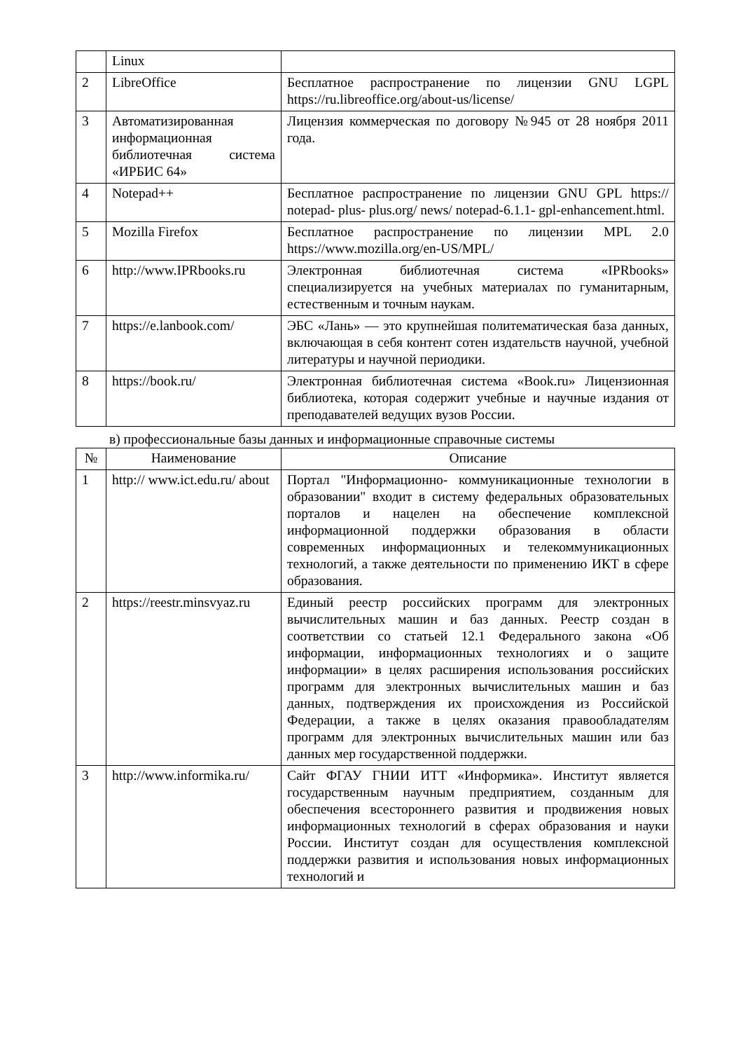| | Linux | |
| 2 | LibreOffice | Бесплатное распространение по лицензии GNU LGPL https://ru.libreoffice.org/about-us/license/ |
| 3 | Автоматизированная информационная библиотечная система «ИРБИС 64» | Лицензия коммерческая по договору №945 от 28 ноября 2011 года. |
| 4 | Notepad++ | Бесплатное распространение по лицензии GNU GPL https:// notepad- plus- plus.org/ news/ notepad-6.1.1- gpl-enhancement.html. |
| 5 | Mozilla Firefox | Бесплатное распространение по лицензии MPL 2.0 https://www.mozilla.org/en-US/MPL/ |
| 6 | http://www.IPRbooks.ru | Электронная библиотечная система «IPRbooks» специализируется на учебных материалах по гуманитарным, естественным и точным наукам. |
| 7 | https://e.lanbook.com/ | ЭБС «Лань» — это крупнейшая политематическая база данных, включающая в себя контент сотен издательств научной, учебной литературы и научной периодики. |
| 8 | https://book.ru/ | Электронная библиотечная система «Book.ru» Лицензионная библиотека, которая содержит учебные и научные издания от преподавателей ведущих вузов России. |
в) профессиональные базы данных и информационные справочные системы
| № | Наименование | Описание |
| --- | --- | --- |
| 1 | http:// www.ict.edu.ru/ about | Портал "Информационно- коммуникационные технологии в образовании" входит в систему федеральных образовательных порталов и нацелен на обеспечение комплексной информационной поддержки образования в области современных информационных и телекоммуникационных технологий, а также деятельности по применению ИКТ в сфере образования. |
| 2 | https://reestr.minsvyaz.ru | Единый реестр российских программ для электронных вычислительных машин и баз данных. Реестр создан в соответствии со статьей 12.1 Федерального закона «Об информации, информационных технологиях и о защите информации» в целях расширения использования российских программ для электронных вычислительных машин и баз данных, подтверждения их происхождения из Российской Федерации, а также в целях оказания правообладателям программ для электронных вычислительных машин или баз данных мер государственной поддержки. |
| 3 | http://www.informika.ru/ | Сайт ФГАУ ГНИИ ИТТ «Информика». Институт является государственным научным предприятием, созданным для обеспечения всестороннего развития и продвижения новых информационных технологий в сферах образования и науки России. Институт создан для осуществления комплексной поддержки развития и использования новых информационных технологий и |